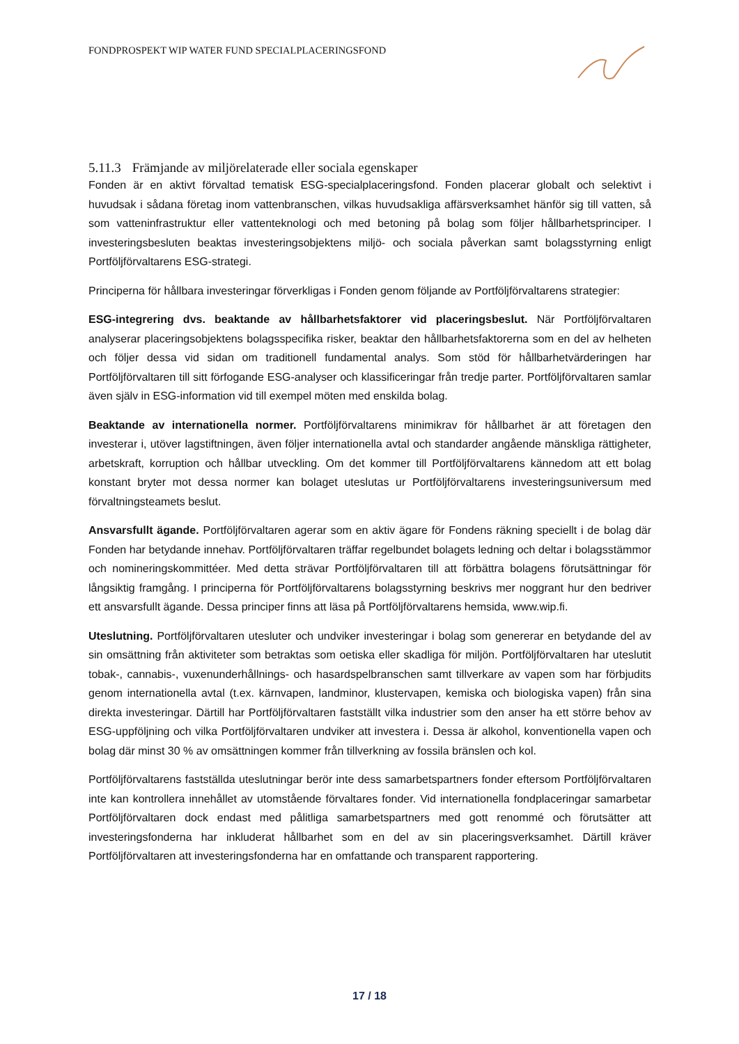FONDPROSPEKT WIP WATER FUND SPECIALPLACERINGSFOND
5.11.3 Främjande av miljörelaterade eller sociala egenskaper
Fonden är en aktivt förvaltad tematisk ESG-specialplaceringsfond. Fonden placerar globalt och selektivt i huvudsak i sådana företag inom vattenbranschen, vilkas huvudsakliga affärsverksamhet hänför sig till vatten, så som vatteninfrastruktur eller vattenteknologi och med betoning på bolag som följer hållbarhetsprinciper. I investeringsbesluten beaktas investeringsobjektens miljö- och sociala påverkan samt bolagsstyrning enligt Portföljförvaltarens ESG-strategi.
Principerna för hållbara investeringar förverkligas i Fonden genom följande av Portföljförvaltarens strategier:
ESG-integrering dvs. beaktande av hållbarhetsfaktorer vid placeringsbeslut. När Portföljförvaltaren analyserar placeringsobjektens bolagsspecifika risker, beaktar den hållbarhetsfaktorerna som en del av helheten och följer dessa vid sidan om traditionell fundamental analys. Som stöd för hållbarhetvärderingen har Portföljförvaltaren till sitt förfogande ESG-analyser och klassificeringar från tredje parter. Portföljförvaltaren samlar även själv in ESG-information vid till exempel möten med enskilda bolag.
Beaktande av internationella normer. Portföljförvaltarens minimikrav för hållbarhet är att företagen den investerar i, utöver lagstiftningen, även följer internationella avtal och standarder angående mänskliga rättigheter, arbetskraft, korruption och hållbar utveckling. Om det kommer till Portföljförvaltarens kännedom att ett bolag konstant bryter mot dessa normer kan bolaget uteslutas ur Portföljförvaltarens investeringsuniversum med förvaltningsteamets beslut.
Ansvarsfullt ägande. Portföljförvaltaren agerar som en aktiv ägare för Fondens räkning speciellt i de bolag där Fonden har betydande innehav. Portföljförvaltaren träffar regelbundet bolagets ledning och deltar i bolagsstämmor och nomineringskommittéer. Med detta strävar Portföljförvaltaren till att förbättra bolagens förutsättningar för långsiktig framgång. I principerna för Portföljförvaltarens bolagsstyrning beskrivs mer noggrant hur den bedriver ett ansvarsfullt ägande. Dessa principer finns att läsa på Portföljförvaltarens hemsida, www.wip.fi.
Uteslutning. Portföljförvaltaren utesluter och undviker investeringar i bolag som genererar en betydande del av sin omsättning från aktiviteter som betraktas som oetiska eller skadliga för miljön. Portföljförvaltaren har uteslutit tobak-, cannabis-, vuxenunderhållnings- och hasardspelbranschen samt tillverkare av vapen som har förbjudits genom internationella avtal (t.ex. kärnvapen, landminor, klustervapen, kemiska och biologiska vapen) från sina direkta investeringar. Därtill har Portföljförvaltaren fastställt vilka industrier som den anser ha ett större behov av ESG-uppföljning och vilka Portföljförvaltaren undviker att investera i. Dessa är alkohol, konventionella vapen och bolag där minst 30 % av omsättningen kommer från tillverkning av fossila bränslen och kol.
Portföljförvaltarens fastställda uteslutningar berör inte dess samarbetspartners fonder eftersom Portföljförvaltaren inte kan kontrollera innehållet av utomstående förvaltares fonder. Vid internationella fondplaceringar samarbetar Portföljförvaltaren dock endast med pålitliga samarbetspartners med gott renommé och förutsätter att investeringsfonderna har inkluderat hållbarhet som en del av sin placeringsverksamhet. Därtill kräver Portföljförvaltaren att investeringsfonderna har en omfattande och transparent rapportering.
17 / 18